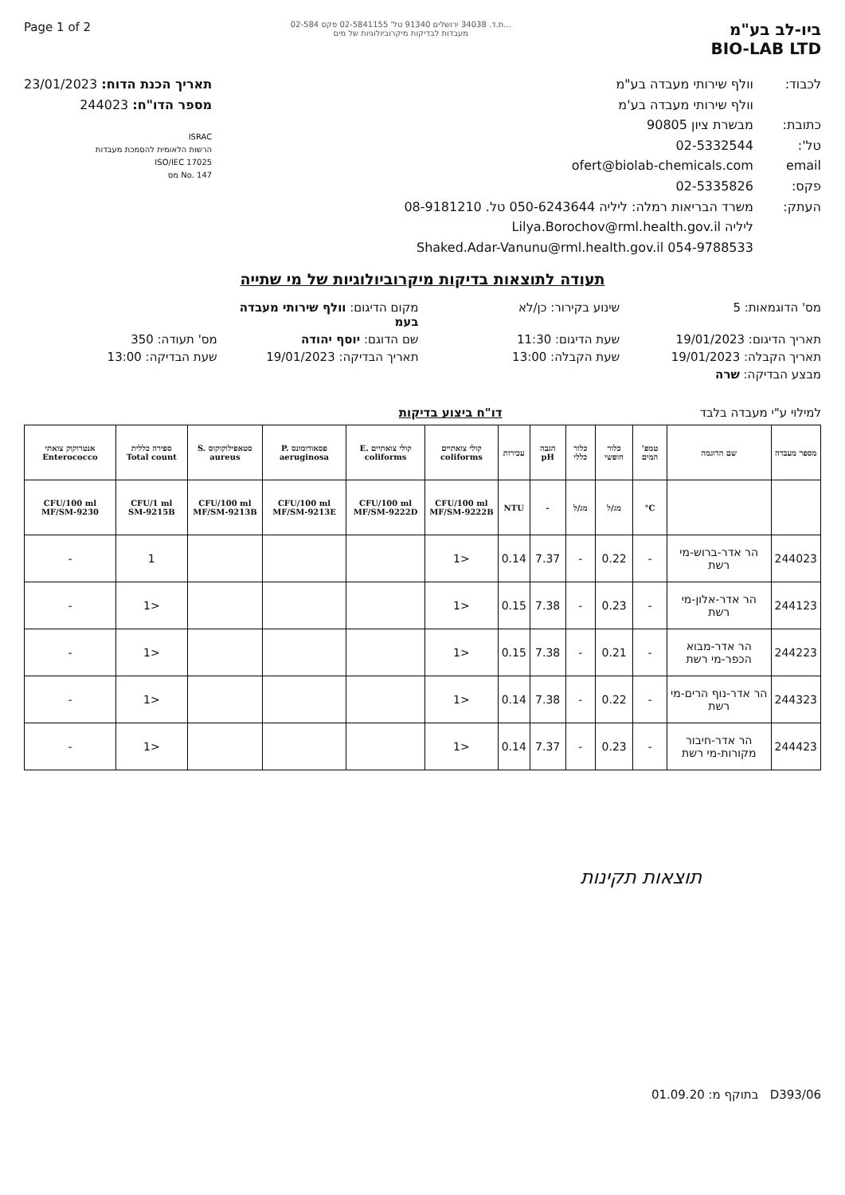Page 1 of 2
ת.ד. 34038 ירושלים 91340 טל' 02-5841155 פקס 02-584...
מעבדות לבדיקות מיקרוביולוגיות של מים
ביו-לב בע"מ
BIO-LAB LTD
תאריך הכנת הדוח: 23/01/2023
מספר הדו"ח: 244023
ISRAC
הרשות הלאומית להסמכת מעבדות
ISO/IEC 17025
No. 147 מס
לכבוד: וולף שירותי מעבדה בע"מ
וולף שירותי מעבדה בע'מ
כתובת: מבשרת ציון 90805
טל': 02-5332544
email ofert@biolab-chemicals.com
פקס: 02-5335826
העתק: משרד הבריאות רמלה: ליליה 050-6243644 טל. 08-9181210
ליליה Lilya.Borochov@rml.health.gov.il
Shaked.Adar-Vanunu@rml.health.gov.il 054-9788533
תעודה לתוצאות בדיקות מיקרוביולוגיות של מי שתייה
מס' הדוגמאות: 5
שינוע בקירור: כן/לא
מקום הדיגום: וולף שירותי מעבדה בעמ
תאריך הדיגום: 19/01/2023
שעת הדיגום: 11:30
שם הדוגם: יוסף יהודה
מס' תעודה: 350
תאריך הקבלה: 19/01/2023
שעת הקבלה: 13:00
תאריך הבדיקה: 19/01/2023
שעת הבדיקה: 13:00
מבצע הבדיקה: שרה
למילוי ע"י מעבדה בלבד דו"ח ביצוע בדיקות
| מספר מעבדה | שם הדוגמה | טמפ' המים | כלור חופשי | כלור כללי | הגבה pH | עכירות | קולי צואתיים coliforms | קולי צואתיים E. coliforms | פסאודומונס P. aeruginosa | סטאפילוקוקוס S. aureus | ספירה כללית Total count | אנטרוקוק צואתי Enterococco |
| --- | --- | --- | --- | --- | --- | --- | --- | --- | --- | --- | --- | --- |
| | | C° | מג/ל | מג/ל | - | NTU | CFU/100 ml MF/SM-9222B | CFU/100 ml MF/SM-9222D | CFU/100 ml MF/SM-9213E | CFU/100 ml MF/SM-9213B | CFU/1 ml SM-9215B | CFU/100 ml MF/SM-9230 |
| 244023 | הר אדר-ברוש-מי רשת | - | 0.22 | - | 7.37 | 0.14 | <1 | | | | 1 | - |
| 244123 | הר אדר-אלון-מי רשת | - | 0.23 | - | 7.38 | 0.15 | <1 | | | | <1 | - |
| 244223 | הר אדר-מבוא הכפר-מי רשת | - | 0.21 | - | 7.38 | 0.15 | <1 | | | | <1 | - |
| 244323 | הר אדר-נוף הרים-מי רשת | - | 0.22 | - | 7.38 | 0.14 | <1 | | | | <1 | - |
| 244423 | הר אדר-חיבור מקורות-מי רשת | - | 0.23 | - | 7.37 | 0.14 | <1 | | | | <1 | - |
תוצאות תקינות
בתוקף מ: 01.09.20 D393/06